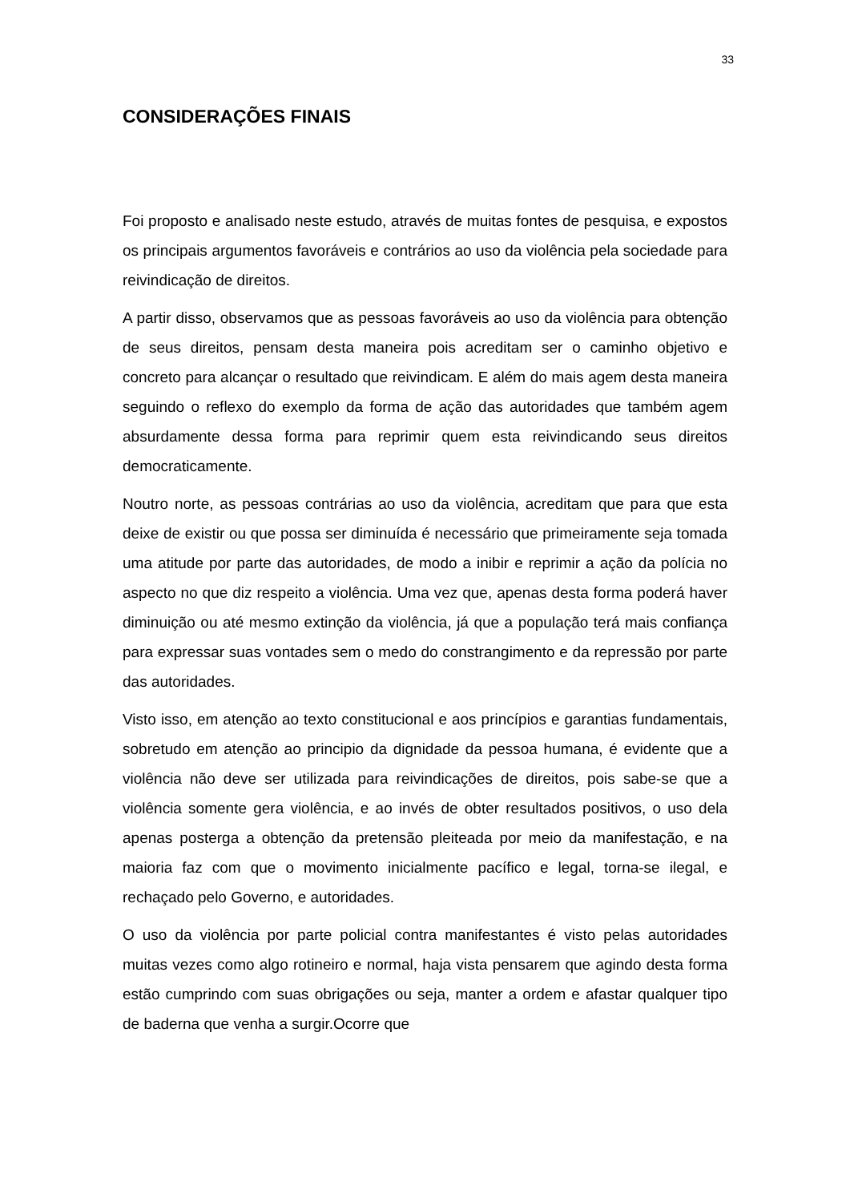33
CONSIDERAÇÕES FINAIS
Foi proposto e analisado neste estudo, através de muitas fontes de pesquisa, e expostos os principais argumentos favoráveis e contrários ao uso da violência pela sociedade para reivindicação de direitos.
A partir disso, observamos que as pessoas favoráveis ao uso da violência para obtenção de seus direitos, pensam desta maneira pois acreditam ser o caminho objetivo e concreto para alcançar o resultado que reivindicam. E além do mais agem desta maneira seguindo o reflexo do exemplo da forma de ação das autoridades que também agem absurdamente dessa forma para reprimir quem esta reivindicando seus direitos democraticamente.
Noutro norte, as pessoas contrárias ao uso da violência, acreditam que para que esta deixe de existir ou que possa ser diminuída é necessário que primeiramente seja tomada uma atitude por parte das autoridades, de modo a inibir e reprimir a ação da polícia no aspecto no que diz respeito a violência. Uma vez que, apenas desta forma poderá haver diminuição ou até mesmo extinção da violência, já que a população terá mais confiança para expressar suas vontades sem o medo do constrangimento e da repressão por parte das autoridades.
Visto isso, em atenção ao texto constitucional e aos princípios e garantias fundamentais, sobretudo em atenção ao principio da dignidade da pessoa humana, é evidente que a violência não deve ser utilizada para reivindicações de direitos, pois sabe-se que a violência somente gera violência, e ao invés de obter resultados positivos, o uso dela apenas posterga a obtenção da pretensão pleiteada por meio da manifestação, e na maioria faz com que o movimento inicialmente pacífico e legal, torna-se ilegal, e rechaçado pelo Governo, e autoridades.
O uso da violência por parte policial contra manifestantes é visto pelas autoridades muitas vezes como algo rotineiro e normal, haja vista pensarem que agindo desta forma estão cumprindo com suas obrigações ou seja, manter a ordem e afastar qualquer tipo de baderna que venha a surgir.Ocorre que